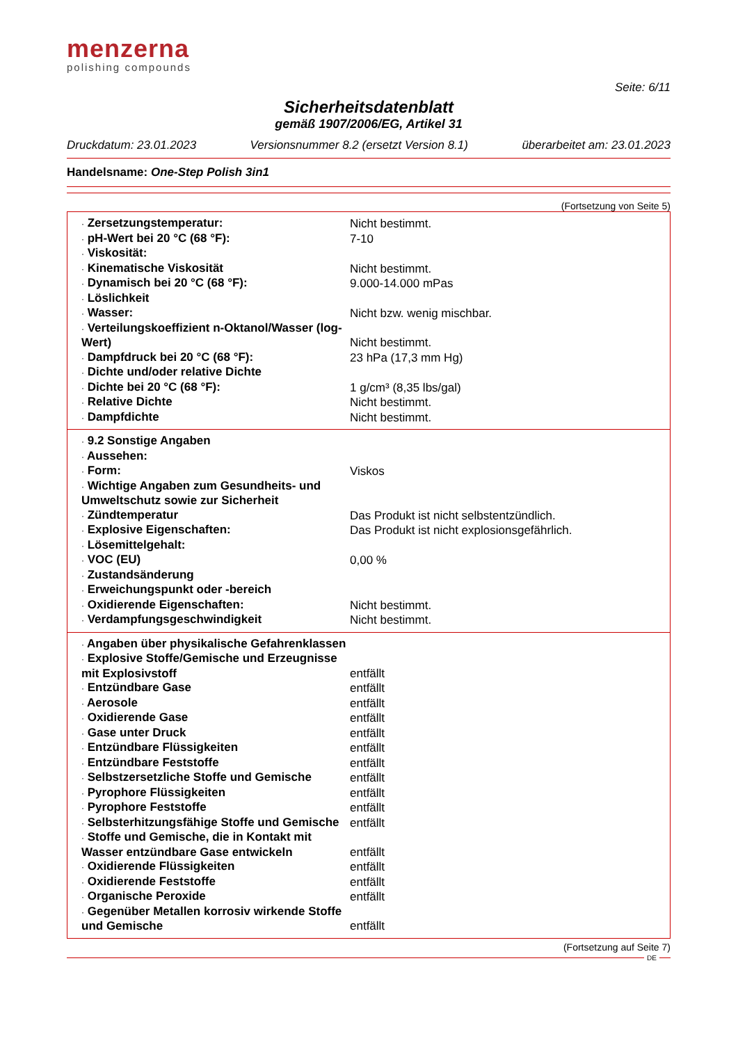menzerna
polishing compounds
Seite: 6/11
Sicherheitsdatenblatt
gemäß 1907/2006/EG, Artikel 31
Druckdatum: 23.01.2023 Versionsnummer 8.2 (ersetzt Version 8.1) überarbeitet am: 23.01.2023
Handelsname: One-Step Polish 3in1
(Fortsetzung von Seite 5)
| · Zersetzungstemperatur: | Nicht bestimmt. |
| · pH-Wert bei 20 °C (68 °F): | 7-10 |
| · Viskosität: | |
| · Kinematische Viskosität | Nicht bestimmt. |
| · Dynamisch bei 20 °C (68 °F): | 9.000-14.000 mPas |
| · Löslichkeit | |
| · Wasser: | Nicht bzw. wenig mischbar. |
| · Verteilungskoeffizient n-Oktanol/Wasser (log-Wert) | Nicht bestimmt. |
| · Dampfdruck bei 20 °C (68 °F): | 23 hPa (17,3 mm Hg) |
| · Dichte und/oder relative Dichte | |
| · Dichte bei 20 °C (68 °F): | 1 g/cm³ (8,35 lbs/gal) |
| · Relative Dichte | Nicht bestimmt. |
| · Dampfdichte | Nicht bestimmt. |
| · 9.2 Sonstige Angaben | |
| · Aussehen: | |
| · Form: | Viskos |
| · Wichtige Angaben zum Gesundheits- und Umweltschutz sowie zur Sicherheit | |
| · Zündtemperatur | Das Produkt ist nicht selbstentzündlich. |
| · Explosive Eigenschaften: | Das Produkt ist nicht explosionsgefährlich. |
| · Lösemittelgehalt: | |
| · VOC (EU) | 0,00 % |
| · Zustandsänderung | |
| · Erweichungspunkt oder -bereich | |
| · Oxidierende Eigenschaften: | Nicht bestimmt. |
| · Verdampfungsgeschwindigkeit | Nicht bestimmt. |
| · Angaben über physikalische Gefahrenklassen | |
| · Explosive Stoffe/Gemische und Erzeugnisse mit Explosivstoff | entfällt |
| · Entzündbare Gase | entfällt |
| · Aerosole | entfällt |
| · Oxidierende Gase | entfällt |
| · Gase unter Druck | entfällt |
| · Entzündbare Flüssigkeiten | entfällt |
| · Entzündbare Feststoffe | entfällt |
| · Selbstzersetzliche Stoffe und Gemische | entfällt |
| · Pyrophore Flüssigkeiten | entfällt |
| · Pyrophore Feststoffe | entfällt |
| · Selbsterhitzungsfähige Stoffe und Gemische | entfällt |
| · Stoffe und Gemische, die in Kontakt mit Wasser entzündbare Gase entwickeln | entfällt |
| · Oxidierende Flüssigkeiten | entfällt |
| · Oxidierende Feststoffe | entfällt |
| · Organische Peroxide | entfällt |
| · Gegenüber Metallen korrosiv wirkende Stoffe und Gemische | entfällt |
(Fortsetzung auf Seite 7)
DE